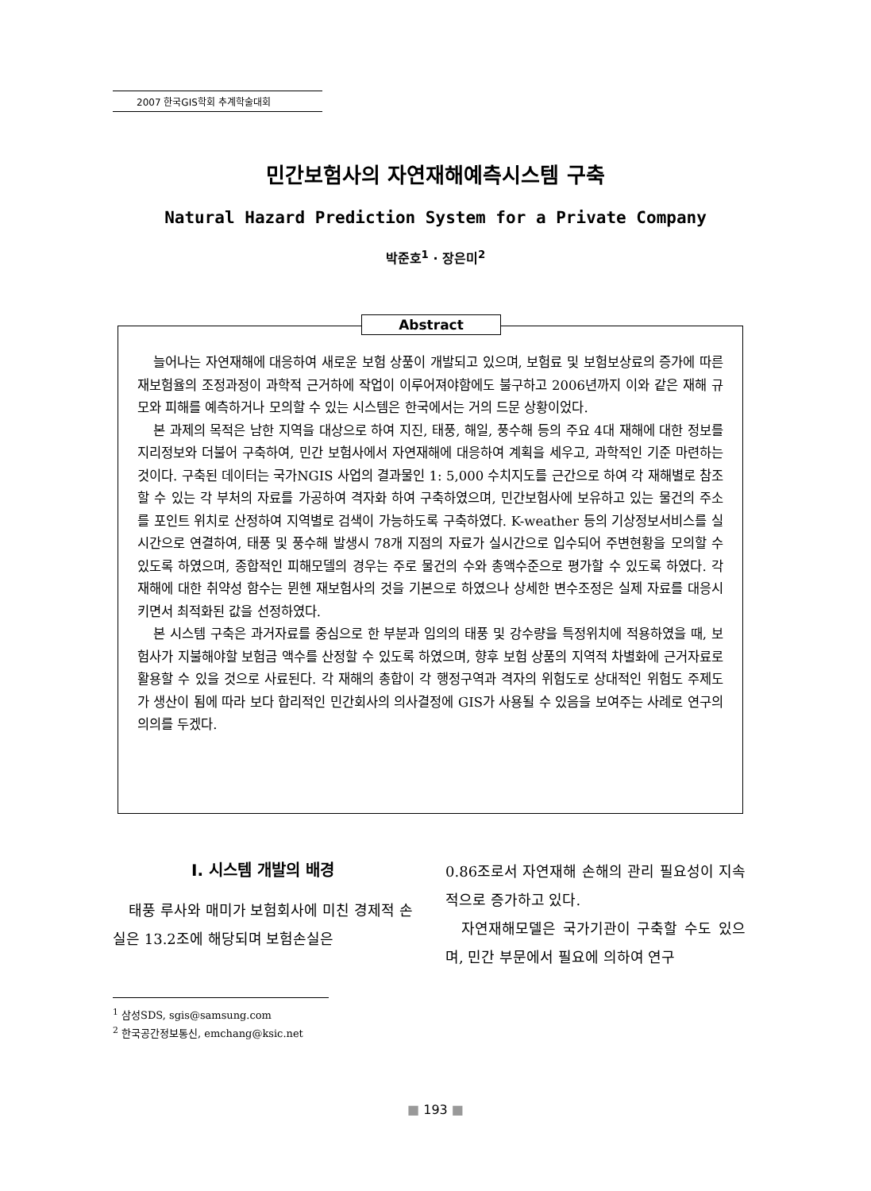2007 한국GIS학회 추계학술대회
민간보험사의 자연재해예측시스템 구축
Natural Hazard Prediction System for a Private Company
박준호<sup>1</sup> · 장은미<sup>2</sup>
늘어나는 자연재해에 대응하여 새로운 보험 상품이 개발되고 있으며, 보험료 및 보험보상료의 증가에 따른 재보험율의 조정과정이 과학적 근거하에 작업이 이루어져야함에도 불구하고 2006년까지 이와 같은 재해 규모와 피해를 예측하거나 모의할 수 있는 시스템은 한국에서는 거의 드문 상황이었다.
본 과제의 목적은 남한 지역을 대상으로 하여 지진, 태풍, 해일, 풍수해 등의 주요 4대 재해에 대한 정보를 지리정보와 더불어 구축하여, 민간 보험사에서 자연재해에 대응하여 계획을 세우고, 과학적인 기준 마련하는 것이다. 구축된 데이터는 국가NGIS 사업의 결과물인 1: 5,000 수치지도를 근간으로 하여 각 재해별로 참조할 수 있는 각 부처의 자료를 가공하여 격자화 하여 구축하였으며, 민간보험사에 보유하고 있는 물건의 주소를 포인트 위치로 산정하여 지역별로 검색이 가능하도록 구축하였다. K-weather 등의 기상정보서비스를 실시간으로 연결하여, 태풍 및 풍수해 발생시 78개 지점의 자료가 실시간으로 입수되어 주변현황을 모의할 수 있도록 하였으며, 종합적인 피해모델의 경우는 주로 물건의 수와 총액수준으로 평가할 수 있도록 하였다. 각 재해에 대한 취약성 함수는 뮌헨 재보험사의 것을 기본으로 하였으나 상세한 변수조정은 실제 자료를 대응시키면서 최적화된 값을 선정하였다.
본 시스템 구축은 과거자료를 중심으로 한 부분과 임의의 태풍 및 강수량을 특정위치에 적용하였을 때, 보험사가 지불해야할 보험금 액수를 산정할 수 있도록 하였으며, 향후 보험 상품의 지역적 차별화에 근거자료로 활용할 수 있을 것으로 사료된다. 각 재해의 총합이 각 행정구역과 격자의 위험도로 상대적인 위험도 주제도가 생산이 됨에 따라 보다 합리적인 민간회사의 의사결정에 GIS가 사용될 수 있음을 보여주는 사례로 연구의 의의를 두겠다.
Abstract
Ⅰ. 시스템 개발의 배경
태풍 루사와 매미가 보험회사에 미친 경제적 손실은 13.2조에 해당되며 보험손실은
0.86조로서 자연재해 손해의 관리 필요성이 지속적으로 증가하고 있다.
자연재해모델은 국가기관이 구축할 수도 있으며, 민간 부문에서 필요에 의하여 연구
<sup>1</sup> 삼성SDS, sgis@samsung.com
<sup>2</sup> 한국공간정보통신, emchang@ksic.net
■ 193 ■